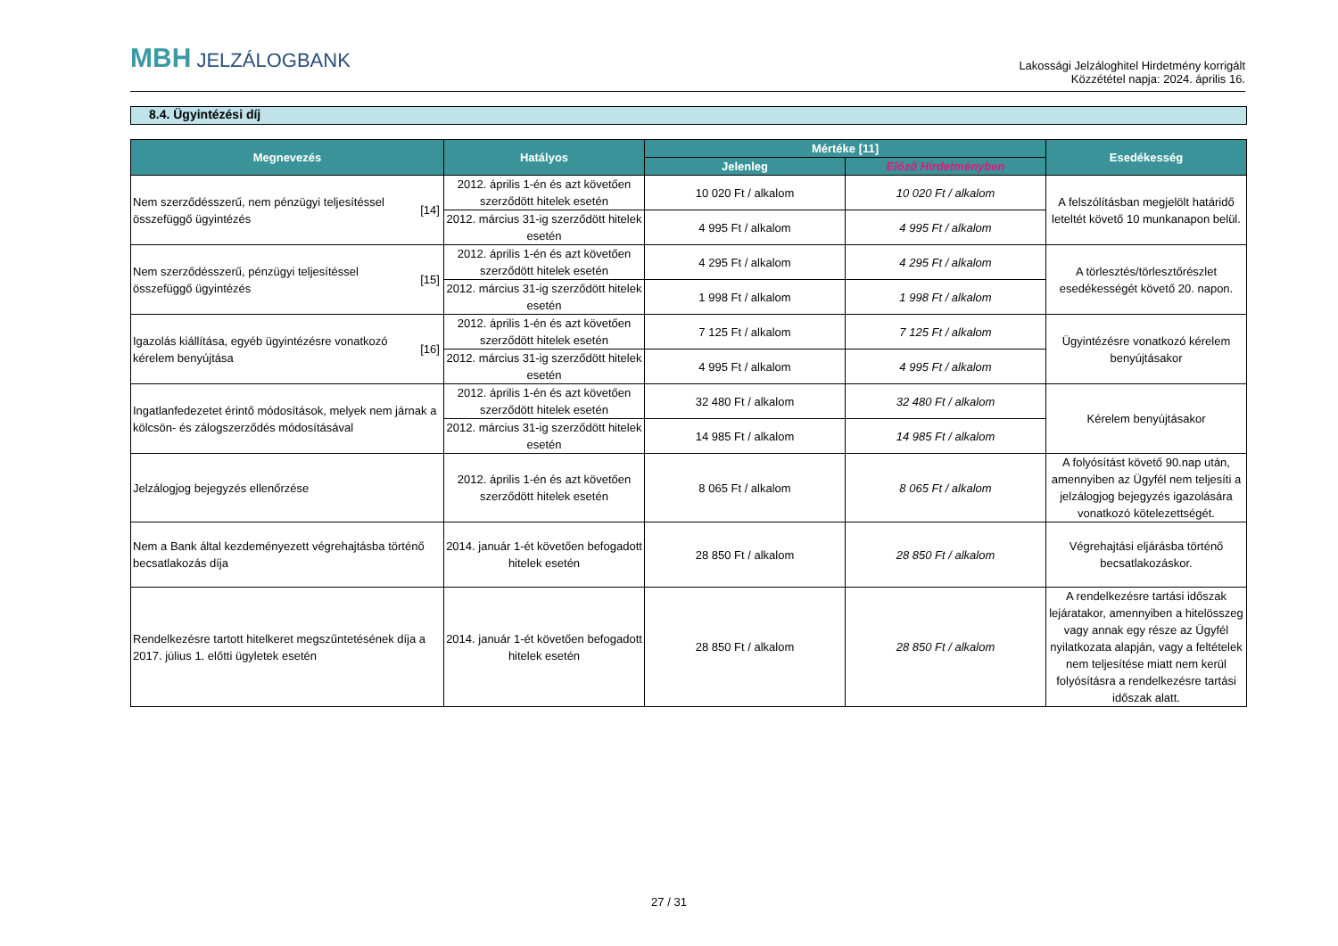MBH JELZÁLOGBANK
Lakossági Jelzáloghitel Hirdetmény korrigált
Közzététel napja: 2024. április 16.
8.4. Ügyintézési díj
| Megnevezés | | Hatályos | Mértéke [11] | | Esedékesség |
| --- | --- | --- | --- | --- | --- |
| | | | Jelenleg | Előző Hirdetményben | |
| Nem szerződésszerű, nem pénzügyi teljesítéssel összefüggő ügyintézés | [14] | 2012. április 1-én és azt követően szerződött hitelek esetén | 10 020 Ft / alkalom | 10 020 Ft / alkalom | A felszólításban megjelölt határidő leteltét követő 10 munkanapon belül. |
| | | 2012. március 31-ig szerződött hitelek esetén | 4 995 Ft / alkalom | 4 995 Ft / alkalom | |
| Nem szerződésszerű, pénzügyi teljesítéssel összefüggő ügyintézés | [15] | 2012. április 1-én és azt követően szerződött hitelek esetén | 4 295 Ft / alkalom | 4 295 Ft / alkalom | A törlesztés/törlesztőrészlet esedékességét követő 20. napon. |
| | | 2012. március 31-ig szerződött hitelek esetén | 1 998 Ft / alkalom | 1 998 Ft / alkalom | |
| Igazolás kiállítása, egyéb ügyintézésre vonatkozó kérelem benyújtása | [16] | 2012. április 1-én és azt követően szerződött hitelek esetén | 7 125 Ft / alkalom | 7 125 Ft / alkalom | Ügyintézésre vonatkozó kérelem benyújtásakor |
| | | 2012. március 31-ig szerződött hitelek esetén | 4 995 Ft / alkalom | 4 995 Ft / alkalom | |
| Ingatlanfedezetet érintő módosítások, melyek nem járnak a kölcsön- és zálogszerződés módosításával | | 2012. április 1-én és azt követően szerződött hitelek esetén | 32 480 Ft / alkalom | 32 480 Ft / alkalom | Kérelem benyújtásakor |
| | | 2012. március 31-ig szerződött hitelek esetén | 14 985 Ft / alkalom | 14 985 Ft / alkalom | |
| Jelzálogjog bejegyzés ellenőrzése | | 2012. április 1-én és azt követően szerződött hitelek esetén | 8 065 Ft / alkalom | 8 065 Ft / alkalom | A folyósítást követő 90.nap után, amennyiben az Ügyfél nem teljesíti a jelzálogjog bejegyzés igazolására vonatkozó kötelezettségét. |
| Nem a Bank által kezdeményezett végrehajtásba történő becsatlakozás díja | | 2014. január 1-ét követően befogadott hitelek esetén | 28 850 Ft / alkalom | 28 850 Ft / alkalom | Végrehajtási eljárásba történő becsatlakozáskor. |
| Rendelkezésre tartott hitelkeret megszűntetésének díja a 2017. július 1. előtti ügyletek esetén | | 2014. január 1-ét követően befogadott hitelek esetén | 28 850 Ft / alkalom | 28 850 Ft / alkalom | A rendelkezésre tartási időszak lejáratakor, amennyiben a hitelösszeg vagy annak egy része az Ügyfél nyilatkozata alapján, vagy a feltételek nem teljesítése miatt nem kerül folyósításra a rendelkezésre tartási időszak alatt. |
27 / 31